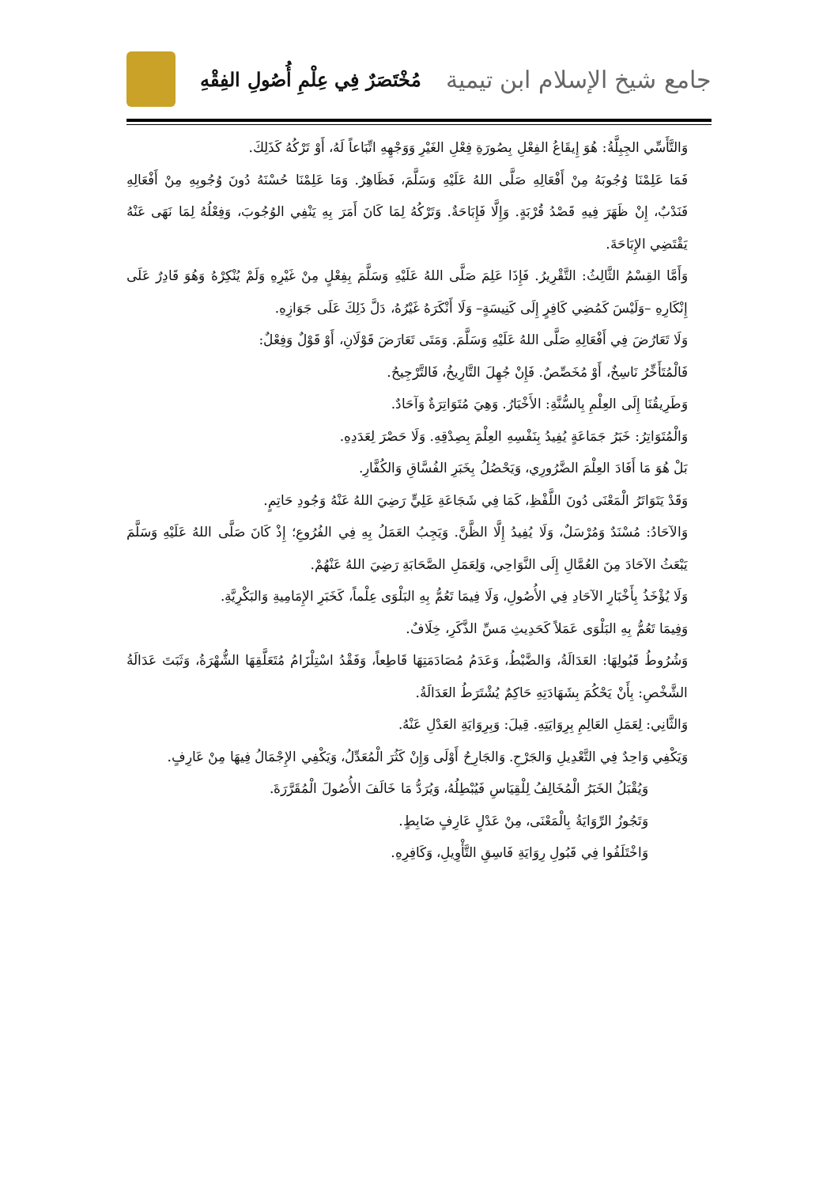جامع شيخ الإسلام ابن تيمية
مُخْتَصَرٌ فِي عِلْمِ أُصُولِ الفِقْهِ
وَالتَّأَسِّي الجِبِلَّةُ: هُوَ إِيقَاعُ الفِعْلِ بِصُورَةِ فِعْلِ الغَيْرِ وَوَجْهِهِ اتِّبَاعاً لَهُ، أَوْ تَرْكُهُ كَذَلِكَ.
فَمَا عَلِمْنَا وُجُوبَهُ مِنْ أَفْعَالِهِ صَلَّى اللهُ عَلَيْهِ وَسَلَّمَ، فَظَاهِرٌ. وَمَا عَلِمْنَا حُسْنَهُ دُونَ وُجُوبِهِ مِنْ أَفْعَالِهِ فَنَدْبٌ، إِنْ ظَهَرَ فِيهِ قَصْدُ قُرْبَةٍ. وَإِلَّا فَإِبَاحَةٌ. وَتَرْكُهُ لِمَا كَانَ أَمَرَ بِهِ يَنْفِي الوُجُوبَ، وَفِعْلُهُ لِمَا نَهَى عَنْهُ يَقْتَضِي الإِبَاحَةَ.
وَأَمَّا القِسْمُ الثَّالِثُ: التَّقْرِيرُ. فَإِذَا عَلِمَ صَلَّى اللهُ عَلَيْهِ وَسَلَّمَ بِفِعْلٍ مِنْ غَيْرِهِ وَلَمْ يُنْكِرْهُ وَهُوَ قَادِرٌ عَلَى إِنْكَارِهِ –وَلَيْسَ كَمُضِي كَافِرٍ إِلَى كَنِيسَةٍ– وَلَا أَنْكَرَهُ غَيْرُهُ، دَلَّ ذَلِكَ عَلَى جَوَازِهِ.
وَلَا تَعَارُضَ فِي أَفْعَالِهِ صَلَّى اللهُ عَلَيْهِ وَسَلَّمَ. وَمَتَى تَعَارَضَ قَوْلَانِ، أَوْ قَوْلٌ وَفِعْلٌ:
فَالْمُتَأَخِّرُ نَاسِخٌ، أَوْ مُخَصِّصٌ. فَإِنْ جُهِلَ التَّارِيخُ، فَالتَّرْجِيحُ.
وَطَرِيقُنَا إِلَى العِلْمِ بِالسُّنَّةِ: الأَخْبَارُ. وَهِيَ مُتَوَاتِرَةٌ وَآحَادٌ.
وَالْمُتَوَاتِرُ: خَبَرُ جَمَاعَةٍ يُفِيدُ بِنَفْسِهِ العِلْمَ بِصِدْقِهِ. وَلَا حَصْرَ لِعَدَدِهِ.
بَلْ هُوَ مَا أَفَادَ العِلْمَ الضَّرُورِي، وَيَحْصُلُ بِخَبَرِ الفُسَّاقِ وَالكُفَّارِ.
وَقَدْ يَتَوَاتَرُ الْمَعْنَى دُونَ اللَّفْظِ، كَمَا فِي شَجَاعَةِ عَلِيٍّ رَضِيَ اللهُ عَنْهُ وَجُودِ حَاتِمٍ.
وَالآحَادُ: مُسْنَدٌ وَمُرْسَلٌ، وَلَا يُفِيدُ إِلَّا الظَّنَّ. وَيَجِبُ العَمَلُ بِهِ فِي الفُرُوعِ؛ إِذْ كَانَ صَلَّى اللهُ عَلَيْهِ وَسَلَّمَ يَبْعَثُ الآحَادَ مِنَ العُمَّالِ إِلَى النَّوَاحِي، وَلِعَمَلِ الصَّحَابَةِ رَضِيَ اللهُ عَنْهُمْ.
وَلَا يُؤْخَذُ بِأَخْبَارِ الآحَادِ فِي الأُصُولِ، وَلَا فِيمَا تَعُمُّ بِهِ البَلْوَى عِلْماً، كَخَبَرِ الإِمَامِيةِ وَالبَكْرِيَّةِ.
وَفِيمَا تَعُمُّ بِهِ البَلْوَى عَمَلاً كَحَدِيثِ مَسِّ الذَّكَرِ، خِلَافٌ.
وَشُرُوطُ قَبُولِهَا: العَدَالَةُ، وَالضَّبْطُ، وَعَدَمُ مُصَادَمَتِهَا قَاطِعاً، وَفَقْدُ اسْتِلْزَامُ مُتَعَلَّقِهَا الشُّهْرَةُ، وَثَبَتَ عَدَالَةُ الشَّخْصِ: بِأَنْ يَحْكُمَ بِشَهَادَتِهِ حَاكِمٌ يُشْتَرَطُ العَدَالَةُ.
وَالثَّانِي: لِعَمَلِ العَالِمِ بِرِوَايَتِهِ. قِيلَ: وَبِرِوَايَةِ العَدْلِ عَنْهُ.
وَيَكْفِي وَاحِدٌ فِي التَّعْدِيلِ وَالجَرْحِ. وَالجَارِحُ أَوْلَى وَإِنْ كَثُرَ الْمُعَدِّلُ، وَيَكْفِي الإِجْمَالُ فِيهَا مِنْ عَارِفٍ.
وَيُقْبَلُ الخَبَرُ الْمُخَالِفُ لِلْقِيَاسِ فَيُبْطِلُهُ، وَيُرَدُّ مَا خَالَفَ الأُصُولَ الْمُقَرَّرَةَ.
وَتَجُوزُ الرِّوَايَةُ بِالْمَعْنَى، مِنْ عَدْلٍ عَارِفٍ ضَابِطٍ.
وَاخْتَلَفُوا فِي قَبُولِ رِوَايَةِ فَاسِقِ التَّأْوِيلِ، وَكَافِرِهِ.